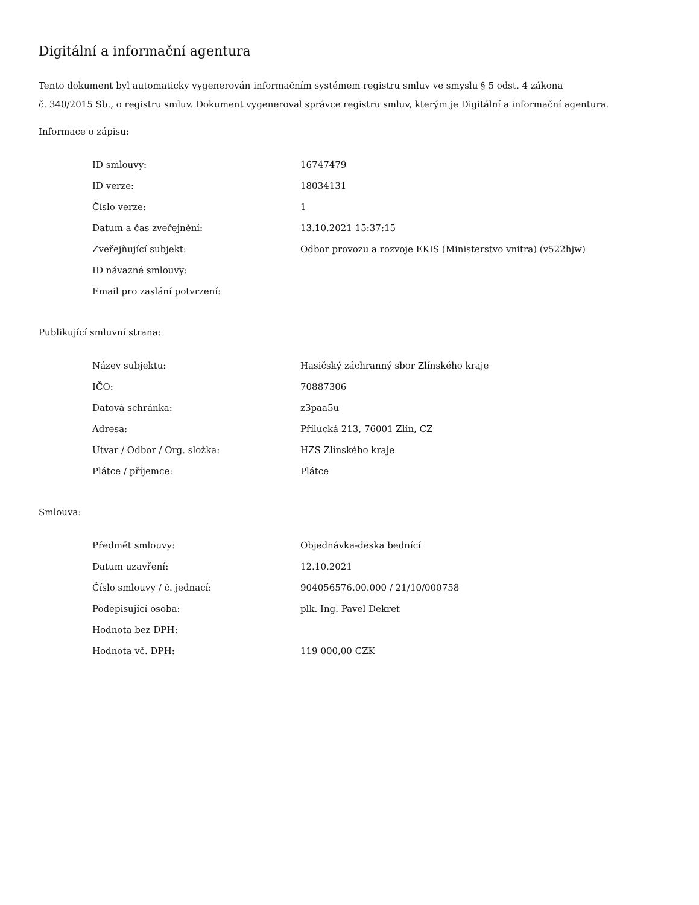Digitální a informační agentura
Tento dokument byl automaticky vygenerován informačním systémem registru smluv ve smyslu § 5 odst. 4 zákona
č. 340/2015 Sb., o registru smluv. Dokument vygeneroval správce registru smluv, kterým je Digitální a informační agentura.
Informace o zápisu:
| ID smlouvy: | 16747479 |
| ID verze: | 18034131 |
| Číslo verze: | 1 |
| Datum a čas zveřejnění: | 13.10.2021 15:37:15 |
| Zveřejňující subjekt: | Odbor provozu a rozvoje EKIS (Ministerstvo vnitra) (v522hjw) |
| ID návazné smlouvy: | |
| Email pro zaslání potvrzení: | |
Publikující smluvní strana:
| Název subjektu: | Hasičský záchranný sbor Zlínského kraje |
| IČO: | 70887306 |
| Datová schránka: | z3paa5u |
| Adresa: | Přílucká 213, 76001 Zlín, CZ |
| Útvar / Odbor / Org. složka: | HZS Zlínského kraje |
| Plátce / příjemce: | Plátce |
Smlouva:
| Předmět smlouvy: | Objednávka-deska bednící |
| Datum uzavření: | 12.10.2021 |
| Číslo smlouvy / č. jednací: | 904056576.00.000 / 21/10/000758 |
| Podepisující osoba: | plk. Ing. Pavel Dekret |
| Hodnota bez DPH: | |
| Hodnota vč. DPH: | 119 000,00 CZK |